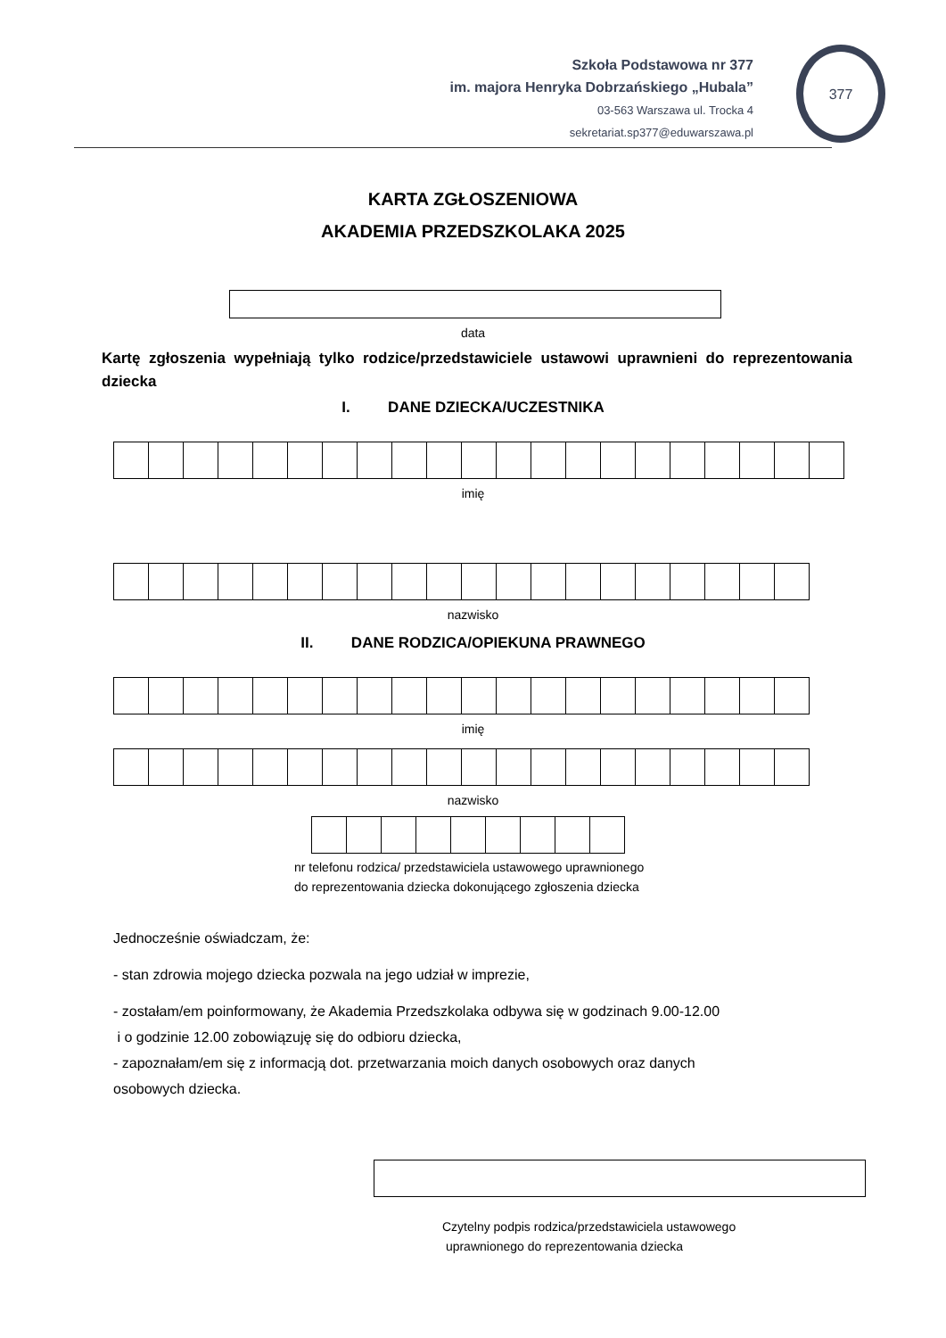Szkoła Podstawowa nr 377
im. majora Henryka Dobrzańskiego „Hubala”
03-563 Warszawa ul. Trocka 4
sekretariat.sp377@eduwarszawa.pl
377
KARTA ZGŁOSZENIOWA
AKADEMIA PRZEDSZKOLAKA 2025
data
Kartę zgłoszenia wypełniają tylko rodzice/przedstawiciele ustawowi uprawnieni do reprezentowania dziecka
I. DANE DZIECKA/UCZESTNIKA
imię
nazwisko
II. DANE RODZICA/OPIEKUNA PRAWNEGO
imię
nazwisko
nr telefonu rodzica/ przedstawiciela ustawowego uprawnionego
do reprezentowania dziecka dokonującego zgłoszenia dziecka
Jednocześnie oświadczam, że:
- stan zdrowia mojego dziecka pozwala na jego udział w imprezie,
- zostałam/em poinformowany, że Akademia Przedszkolaka odbywa się w godzinach 9.00-12.00
i o godzinie 12.00 zobowiązuję się do odbioru dziecka,
- zapoznałam/em się z informacją dot. przetwarzania moich danych osobowych oraz danych
osobowych dziecka.
Czytelny podpis rodzica/przedstawiciela ustawowego
uprawnionego do reprezentowania dziecka